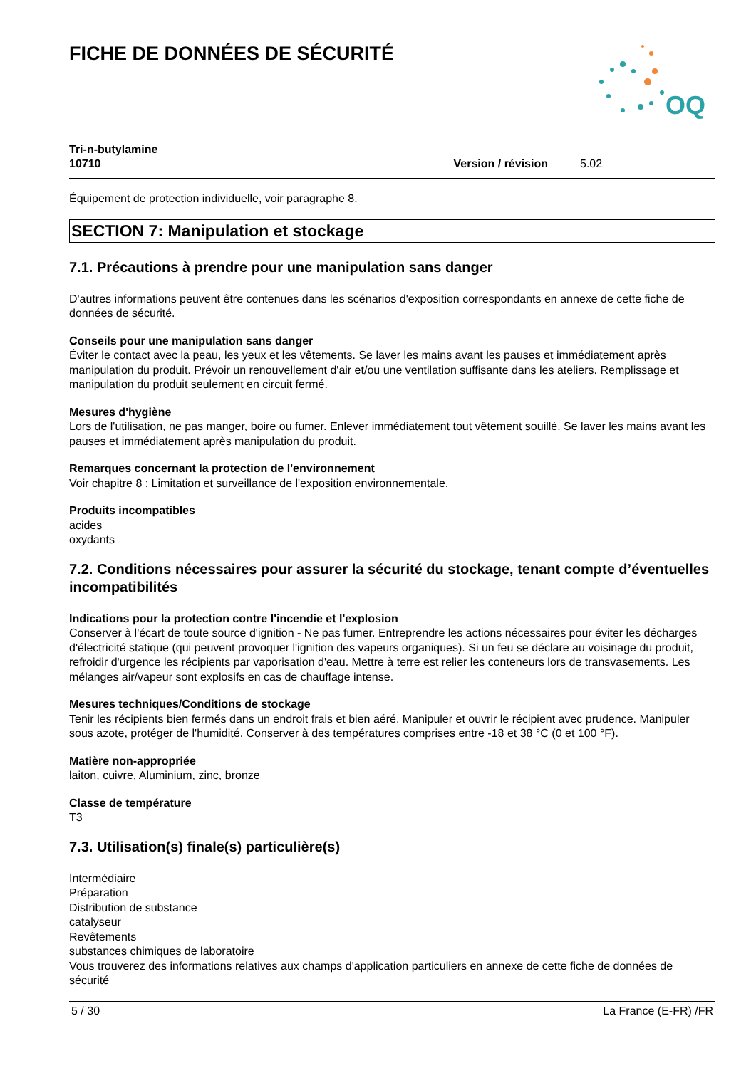FICHE DE DONNÉES DE SÉCURITÉ
OQ
Tri-n-butylamine
10710
Version / révision 5.02
Équipement de protection individuelle, voir paragraphe 8.
SECTION 7: Manipulation et stockage
7.1. Précautions à prendre pour une manipulation sans danger
D'autres informations peuvent être contenues dans les scénarios d'exposition correspondants en annexe de cette fiche de données de sécurité.
Conseils pour une manipulation sans danger
Éviter le contact avec la peau, les yeux et les vêtements. Se laver les mains avant les pauses et immédiatement après manipulation du produit. Prévoir un renouvellement d'air et/ou une ventilation suffisante dans les ateliers. Remplissage et manipulation du produit seulement en circuit fermé.
Mesures d'hygiène
Lors de l'utilisation, ne pas manger, boire ou fumer. Enlever immédiatement tout vêtement souillé. Se laver les mains avant les pauses et immédiatement après manipulation du produit.
Remarques concernant la protection de l'environnement
Voir chapitre 8 : Limitation et surveillance de l'exposition environnementale.
Produits incompatibles
acides
oxydants
7.2. Conditions nécessaires pour assurer la sécurité du stockage, tenant compte d’éventuelles incompatibilités
Indications pour la protection contre l'incendie et l'explosion
Conserver à l'écart de toute source d'ignition - Ne pas fumer. Entreprendre les actions nécessaires pour éviter les décharges d'électricité statique (qui peuvent provoquer l'ignition des vapeurs organiques). Si un feu se déclare au voisinage du produit, refroidir d'urgence les récipients par vaporisation d'eau. Mettre à terre est relier les conteneurs lors de transvasements. Les mélanges air/vapeur sont explosifs en cas de chauffage intense.
Mesures techniques/Conditions de stockage
Tenir les récipients bien fermés dans un endroit frais et bien aéré. Manipuler et ouvrir le récipient avec prudence. Manipuler sous azote, protéger de l'humidité. Conserver à des températures comprises entre -18 et 38 °C (0 et 100 °F).
Matière non-appropriée
laiton, cuivre, Aluminium, zinc, bronze
Classe de température
T3
7.3. Utilisation(s) finale(s) particulière(s)
Intermédiaire
Préparation
Distribution de substance
catalyseur
Revêtements
substances chimiques de laboratoire
Vous trouverez des informations relatives aux champs d'application particuliers en annexe de cette fiche de données de sécurité
5 / 30 La France (E-FR) /FR